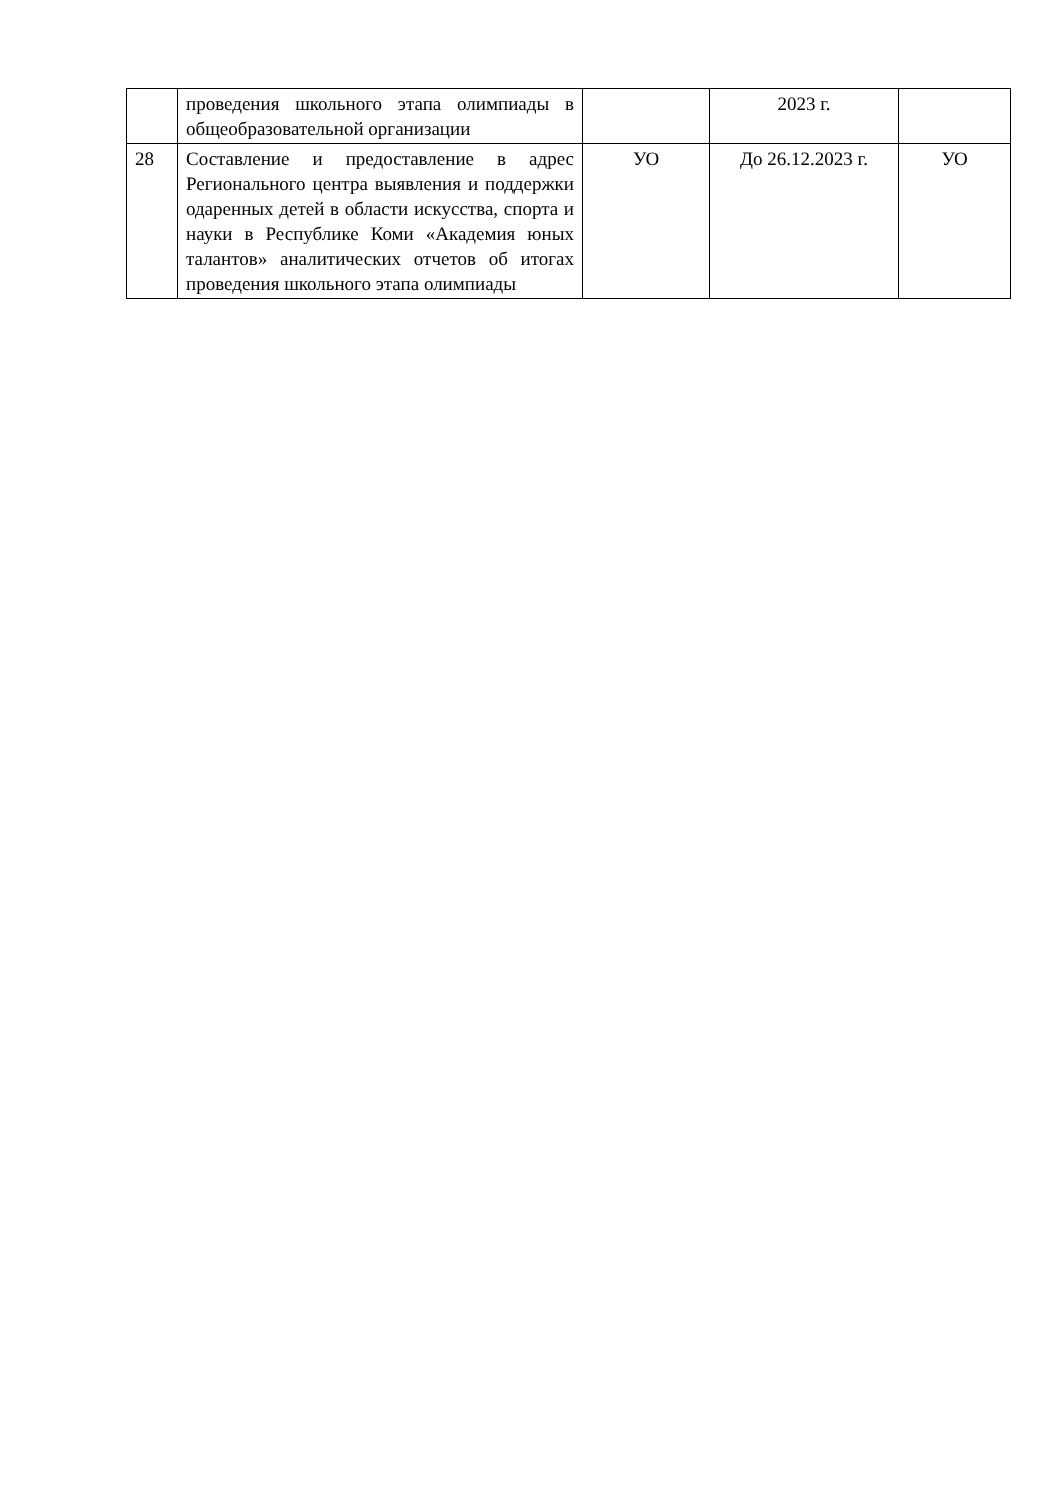| | проведения школьного этапа олимпиады в общеобразовательной организации | | 2023 г. | |
| 28 | Составление и предоставление в адрес Регионального центра выявления и поддержки одаренных детей в области искусства, спорта и науки в Республике Коми «Академия юных талантов» аналитических отчетов об итогах проведения школьного этапа олимпиады | УО | До 26.12.2023 г. | УО |